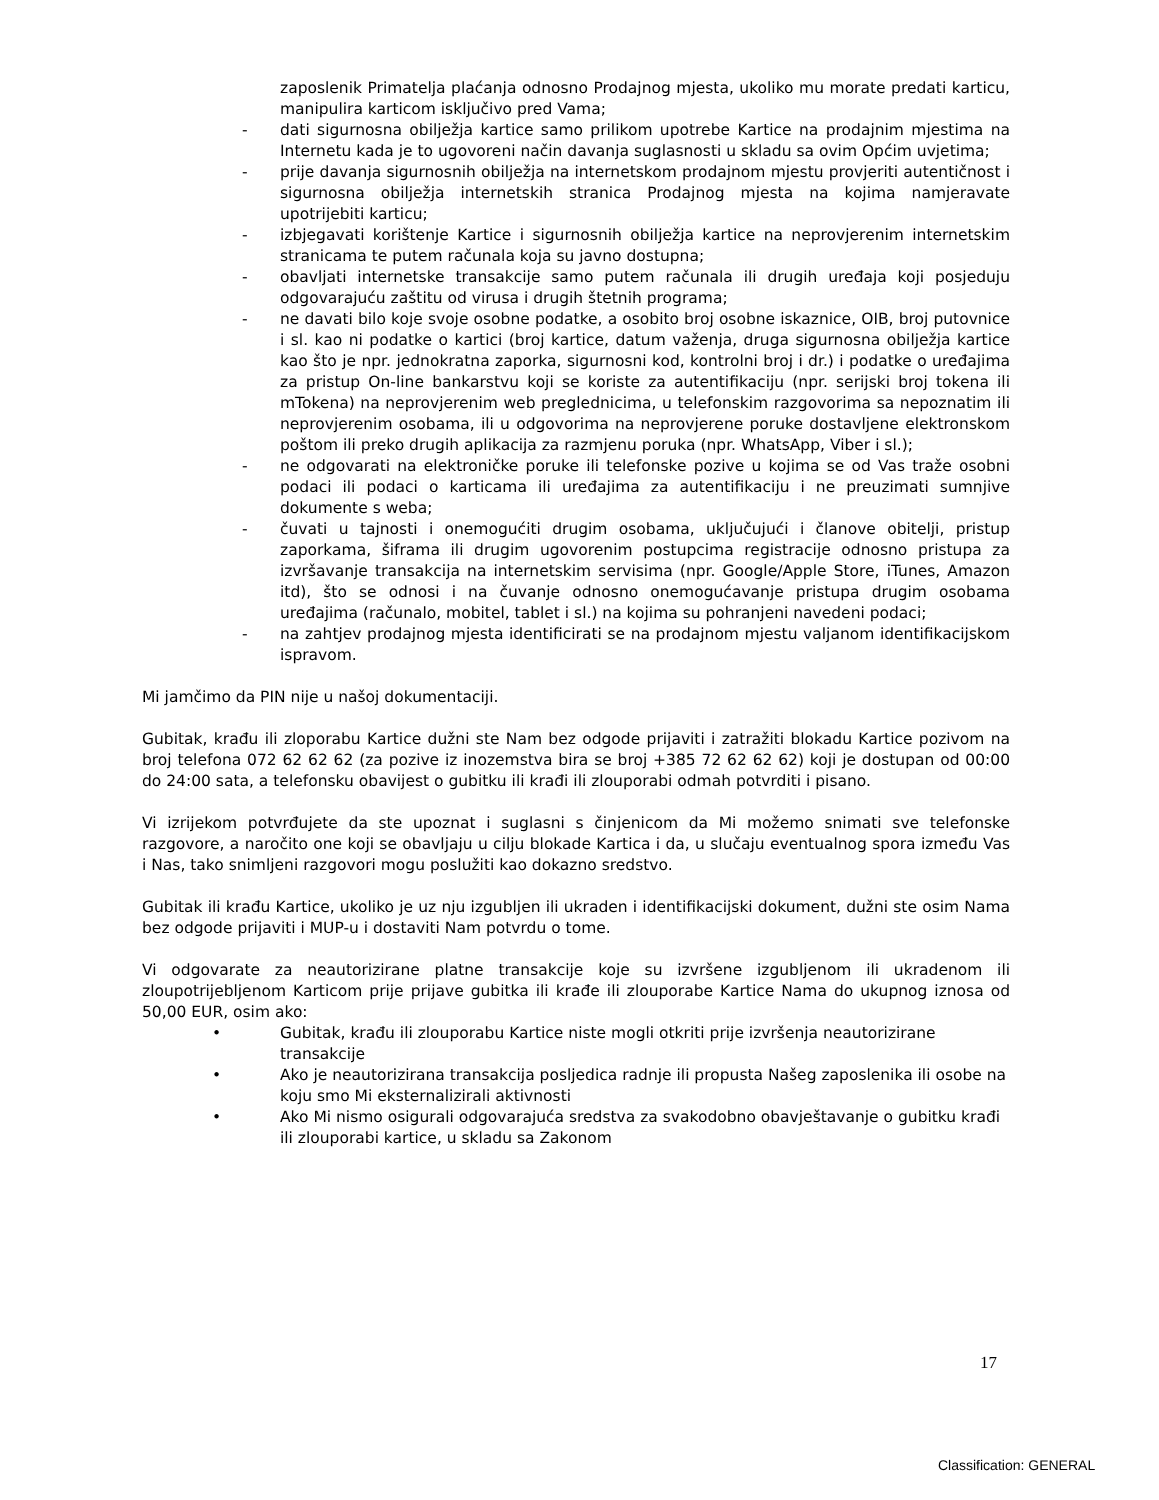zaposlenik Primatelja plaćanja odnosno Prodajnog mjesta, ukoliko mu morate predati karticu, manipulira karticom isključivo pred Vama;
- dati sigurnosna obilježja kartice samo prilikom upotrebe Kartice na prodajnim mjestima na Internetu kada je to ugovoreni način davanja suglasnosti u skladu sa ovim Općim uvjetima;
- prije davanja sigurnosnih obilježja na internetskom prodajnom mjestu provjeriti autentičnost i sigurnosna obilježja internetskih stranica Prodajnog mjesta na kojima namjeravate upotrijebiti karticu;
- izbjegavati korištenje Kartice i sigurnosnih obilježja kartice na neprovjerenim internetskim stranicama te putem računala koja su javno dostupna;
- obavljati internetske transakcije samo putem računala ili drugih uređaja koji posjeduju odgovarajuću zaštitu od virusa i drugih štetnih programa;
- ne davati bilo koje svoje osobne podatke, a osobito broj osobne iskaznice, OIB, broj putovnice i sl. kao ni podatke o kartici (broj kartice, datum važenja, druga sigurnosna obilježja kartice kao što je npr. jednokratna zaporka, sigurnosni kod, kontrolni broj i dr.) i podatke o uređajima za pristup On-line bankarstvu koji se koriste za autentifikaciju (npr. serijski broj tokena ili mTokena) na neprovjerenim web preglednicima, u telefonskim razgovorima sa nepoznatim ili neprovjerenim osobama, ili u odgovorima na neprovjerene poruke dostavljene elektronskom poštom ili preko drugih aplikacija za razmjenu poruka (npr. WhatsApp, Viber i sl.);
- ne odgovarati na elektroničke poruke ili telefonske pozive u kojima se od Vas traže osobni podaci ili podaci o karticama ili uređajima za autentifikaciju i ne preuzimati sumnjive dokumente s weba;
- čuvati u tajnosti i onemogućiti drugim osobama, uključujući i članove obitelji, pristup zaporkama, šiframa ili drugim ugovorenim postupcima registracije odnosno pristupa za izvršavanje transakcija na internetskim servisima (npr. Google/Apple Store, iTunes, Amazon itd), što se odnosi i na čuvanje odnosno onemogućavanje pristupa drugim osobama uređajima (računalo, mobitel, tablet i sl.) na kojima su pohranjeni navedeni podaci;
- na zahtjev prodajnog mjesta identificirati se na prodajnom mjestu valjanom identifikacijskom ispravom.
Mi jamčimo da PIN nije u našoj dokumentaciji.
Gubitak, krađu ili zloporabu Kartice dužni ste Nam bez odgode prijaviti i zatražiti blokadu Kartice pozivom na broj telefona 072 62 62 62 (za pozive iz inozemstva bira se broj +385 72 62 62 62) koji je dostupan od 00:00 do 24:00 sata, a telefonsku obavijest o gubitku ili krađi ili zlouporabi odmah potvrditi i pisano.
Vi izrijekom potvrđujete da ste upoznat i suglasni s činjenicom da Mi možemo snimati sve telefonske razgovore, a naročito one koji se obavljaju u cilju blokade Kartica i da, u slučaju eventualnog spora između Vas i Nas, tako snimljeni razgovori mogu poslužiti kao dokazno sredstvo.
Gubitak ili krađu Kartice, ukoliko je uz nju izgubljen ili ukraden i identifikacijski dokument, dužni ste osim Nama bez odgode prijaviti i MUP-u i dostaviti Nam potvrdu o tome.
Vi odgovarate za neautorizirane platne transakcije koje su izvršene izgubljenom ili ukradenom ili zloupotrijebljenom Karticom prije prijave gubitka ili krađe ili zlouporabe Kartice Nama do ukupnog iznosa od 50,00 EUR, osim ako:
• Gubitak, krađu ili zlouporabu Kartice niste mogli otkriti prije izvršenja neautorizirane transakcije
• Ako je neautorizirana transakcija posljedica radnje ili propusta Našeg zaposlenika ili osobe na koju smo Mi eksternalizirali aktivnosti
• Ako Mi nismo osigurali odgovarajuća sredstva za svakodobno obavještavanje o gubitku krađi ili zlouporabi kartice, u skladu sa Zakonom
17
Classification: GENERAL